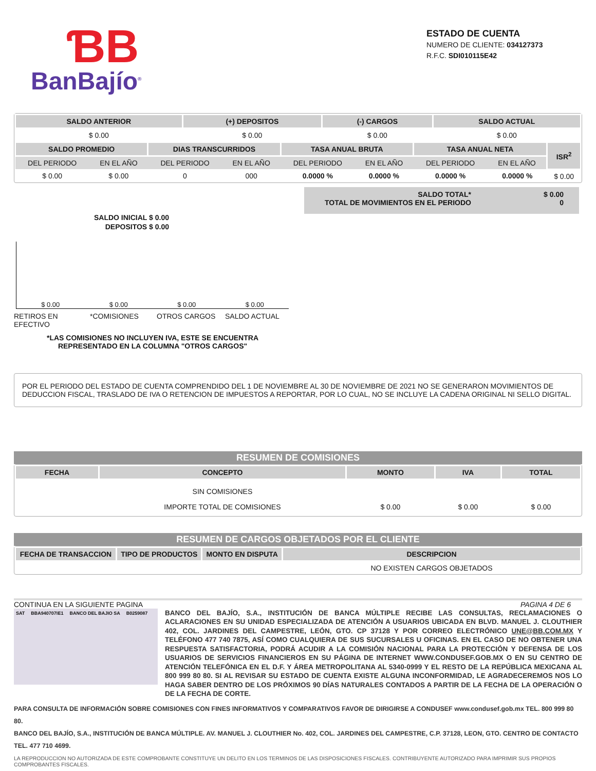ƁB
BanBajío<sup>®</sup>
ESTADO DE CUENTA
NUMERO DE CLIENTE: 034127373
R.F.C. SDI010115E42
| SALDO ANTERIOR | (+) DEPOSITOS | (-) CARGOS | SALDO ACTUAL |
| --- | --- | --- | --- |
| $ 0.00 | $ 0.00 | $ 0.00 | $ 0.00 |
| SALDO PROMEDIO | | DIAS TRANSCURRIDOS | | TASA ANUAL BRUTA | | TASA ANUAL NETA | | ISR<sup>2</sup> |
| --- | --- | --- | --- | --- | --- | --- | --- | --- |
| DEL PERIODO | EN EL AÑO | DEL PERIODO | EN EL AÑO | DEL PERIODO | EN EL AÑO | DEL PERIODO | EN EL AÑO | |
| $ 0.00 | $ 0.00 | 0 | 000 | 0.0000 % | 0.0000 % | 0.0000 % | 0.0000 % | $ 0.00 |
SALDO INICIAL $ 0.00
DEPOSITOS $ 0.00
$ 0.00 $ 0.00 $ 0.00 $ 0.00
RETIROS EN EFECTIVO *COMISIONES OTROS CARGOS SALDO ACTUAL
*LAS COMISIONES NO INCLUYEN IVA, ESTE SE ENCUENTRA
REPRESENTADO EN LA COLUMNA "OTROS CARGOS"
SALDO TOTAL*
TOTAL DE MOVIMIENTOS EN EL PERIODO
$ 0.00
0
POR EL PERIODO DEL ESTADO DE CUENTA COMPRENDIDO DEL 1 DE NOVIEMBRE AL 30 DE NOVIEMBRE DE 2021 NO SE GENERARON MOVIMIENTOS DE DEDUCCION FISCAL, TRASLADO DE IVA O RETENCION DE IMPUESTOS A REPORTAR, POR LO CUAL, NO SE INCLUYE LA CADENA ORIGINAL NI SELLO DIGITAL.
RESUMEN DE COMISIONES
| FECHA | CONCEPTO | MONTO | IVA | TOTAL |
| --- | --- | --- | --- | --- |
| | SIN COMISIONES | | | |
| | IMPORTE TOTAL DE COMISIONES | $ 0.00 | $ 0.00 | $ 0.00 |
RESUMEN DE CARGOS OBJETADOS POR EL CLIENTE
| FECHA DE TRANSACCION | TIPO DE PRODUCTOS | MONTO EN DISPUTA | DESCRIPCION |
| --- | --- | --- | --- |
| | | | NO EXISTEN CARGOS OBJETADOS |
CONTINUA EN LA SIGUIENTE PAGINA PAGINA 4 DE 6
SAT BBA940707IE1 BANCO DEL BAJIO SA B0259087
BANCO DEL BAJÍO, S.A., INSTITUCIÓN DE BANCA MÚLTIPLE RECIBE LAS CONSULTAS, RECLAMACIONES O ACLARACIONES EN SU UNIDAD ESPECIALIZADA DE ATENCIÓN A USUARIOS UBICADA EN BLVD. MANUEL J. CLOUTHIER 402, COL. JARDINES DEL CAMPESTRE, LEÓN, GTO. CP 37128 Y POR CORREO ELECTRÓNICO UNE@BB.COM.MX Y TELÉFONO 477 740 7875, ASÍ COMO CUALQUIERA DE SUS SUCURSALES U OFICINAS. EN EL CASO DE NO OBTENER UNA RESPUESTA SATISFACTORIA, PODRÁ ACUDIR A LA COMISIÓN NACIONAL PARA LA PROTECCIÓN Y DEFENSA DE LOS USUARIOS DE SERVICIOS FINANCIEROS EN SU PÁGINA DE INTERNET WWW.CONDUSEF.GOB.MX O EN SU CENTRO DE ATENCIÓN TELEFÓNICA EN EL D.F. Y ÁREA METROPOLITANA AL 5340-0999 Y EL RESTO DE LA REPÚBLICA MEXICANA AL 800 999 80 80. SI AL REVISAR SU ESTADO DE CUENTA EXISTE ALGUNA INCONFORMIDAD, LE AGRADECEREMOS NOS LO HAGA SABER DENTRO DE LOS PRÓXIMOS 90 DÍAS NATURALES CONTADOS A PARTIR DE LA FECHA DE LA OPERACIÓN O DE LA FECHA DE CORTE.
PARA CONSULTA DE INFORMACIÓN SOBRE COMISIONES CON FINES INFORMATIVOS Y COMPARATIVOS FAVOR DE DIRIGIRSE A CONDUSEF www.condusef.gob.mx TEL. 800 999 80 80.
BANCO DEL BAJÍO, S.A., INSTITUCIÓN DE BANCA MÚLTIPLE. AV. MANUEL J. CLOUTHIER No. 402, COL. JARDINES DEL CAMPESTRE, C.P. 37128, LEON, GTO. CENTRO DE CONTACTO TEL. 477 710 4699.
LA REPRODUCCION NO AUTORIZADA DE ESTE COMPROBANTE CONSTITUYE UN DELITO EN LOS TERMINOS DE LAS DISPOSICIONES FISCALES. CONTRIBUYENTE AUTORIZADO PARA IMPRIMIR SUS PROPIOS COMPROBANTES FISCALES.